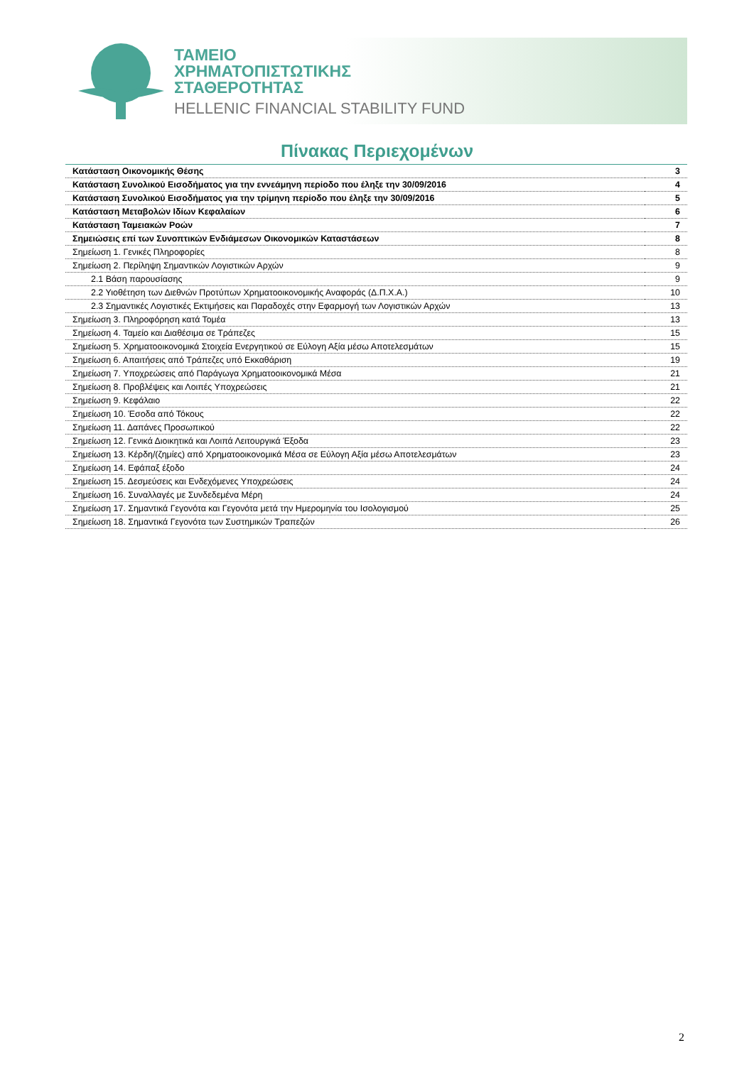ΤΑΜΕΙΟ
ΧΡΗΜΑΤΟΠΙΣΤΩΤΙΚΗΣ
ΣΤΑΘΕΡΟΤΗΤΑΣ
HELLENIC FINANCIAL STABILITY FUND
Πίνακας Περιεχομένων
| Κατάσταση Οικονομικής Θέσης | 3 |
| Κατάσταση Συνολικού Εισοδήματος για την εννεάμηνη περίοδο που έληξε την 30/09/2016 | 4 |
| Κατάσταση Συνολικού Εισοδήματος για την τρίμηνη περίοδο που έληξε την 30/09/2016 | 5 |
| Κατάσταση Μεταβολών Ιδίων Κεφαλαίων | 6 |
| Κατάσταση Ταμειακών Ροών | 7 |
| Σημειώσεις επί των Συνοπτικών Ενδιάμεσων Οικονομικών Καταστάσεων | 8 |
| Σημείωση 1. Γενικές Πληροφορίες | 8 |
| Σημείωση 2. Περίληψη Σημαντικών Λογιστικών Αρχών | 9 |
| 2.1 Βάση παρουσίασης | 9 |
| 2.2 Υιοθέτηση των Διεθνών Προτύπων Χρηματοοικονομικής Αναφοράς (Δ.Π.Χ.Α.) | 10 |
| 2.3 Σημαντικές Λογιστικές Εκτιμήσεις και Παραδοχές στην Εφαρμογή των Λογιστικών Αρχών | 13 |
| Σημείωση 3. Πληροφόρηση κατά Τομέα | 13 |
| Σημείωση 4. Ταμείο και Διαθέσιμα σε Τράπεζες | 15 |
| Σημείωση 5. Χρηματοοικονομικά Στοιχεία Ενεργητικού σε Εύλογη Αξία μέσω Αποτελεσμάτων | 15 |
| Σημείωση 6. Απαιτήσεις από Τράπεζες υπό Εκκαθάριση | 19 |
| Σημείωση 7. Υποχρεώσεις από Παράγωγα Χρηματοοικονομικά Μέσα | 21 |
| Σημείωση 8. Προβλέψεις και Λοιπές Υποχρεώσεις | 21 |
| Σημείωση 9. Κεφάλαιο | 22 |
| Σημείωση 10. Έσοδα από Τόκους | 22 |
| Σημείωση 11. Δαπάνες Προσωπικού | 22 |
| Σημείωση 12. Γενικά Διοικητικά και Λοιπά Λειτουργικά Έξοδα | 23 |
| Σημείωση 13. Κέρδη/(ζημίες) από Χρηματοοικονομικά Μέσα σε Εύλογη Αξία μέσω Αποτελεσμάτων | 23 |
| Σημείωση 14. Εφάπαξ έξοδο | 24 |
| Σημείωση 15. Δεσμεύσεις και Ενδεχόμενες Υποχρεώσεις | 24 |
| Σημείωση 16. Συναλλαγές με Συνδεδεμένα Μέρη | 24 |
| Σημείωση 17. Σημαντικά Γεγονότα και Γεγονότα μετά την Ημερομηνία του Ισολογισμού | 25 |
| Σημείωση 18. Σημαντικά Γεγονότα των Συστημικών Τραπεζών | 26 |
2